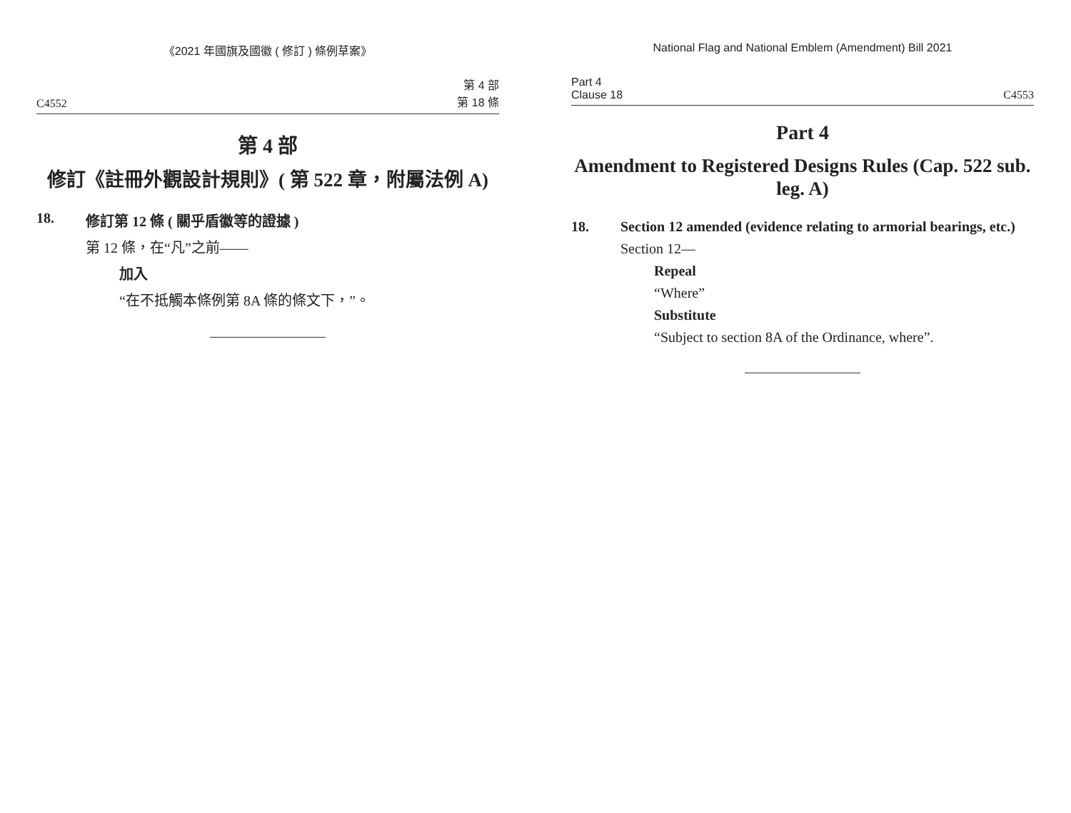《2021 年國旗及國徽 ( 修訂 ) 條例草案》
C4552 第 4 部
第 18 條
第 4 部
修訂《註冊外觀設計規則》( 第 522 章，附屬法例 A)
18. 修訂第 12 條 ( 關乎盾徽等的證據 )
第 12 條，在“凡”之前——
加入
“在不抵觸本條例第 8A 條的條文下，”。
National Flag and National Emblem (Amendment) Bill 2021
Part 4
Clause 18 C4553
Part 4
Amendment to Registered Designs Rules (Cap. 522 sub. leg. A)
18. Section 12 amended (evidence relating to armorial bearings, etc.)
Section 12—
Repeal
“Where”
Substitute
“Subject to section 8A of the Ordinance, where”.